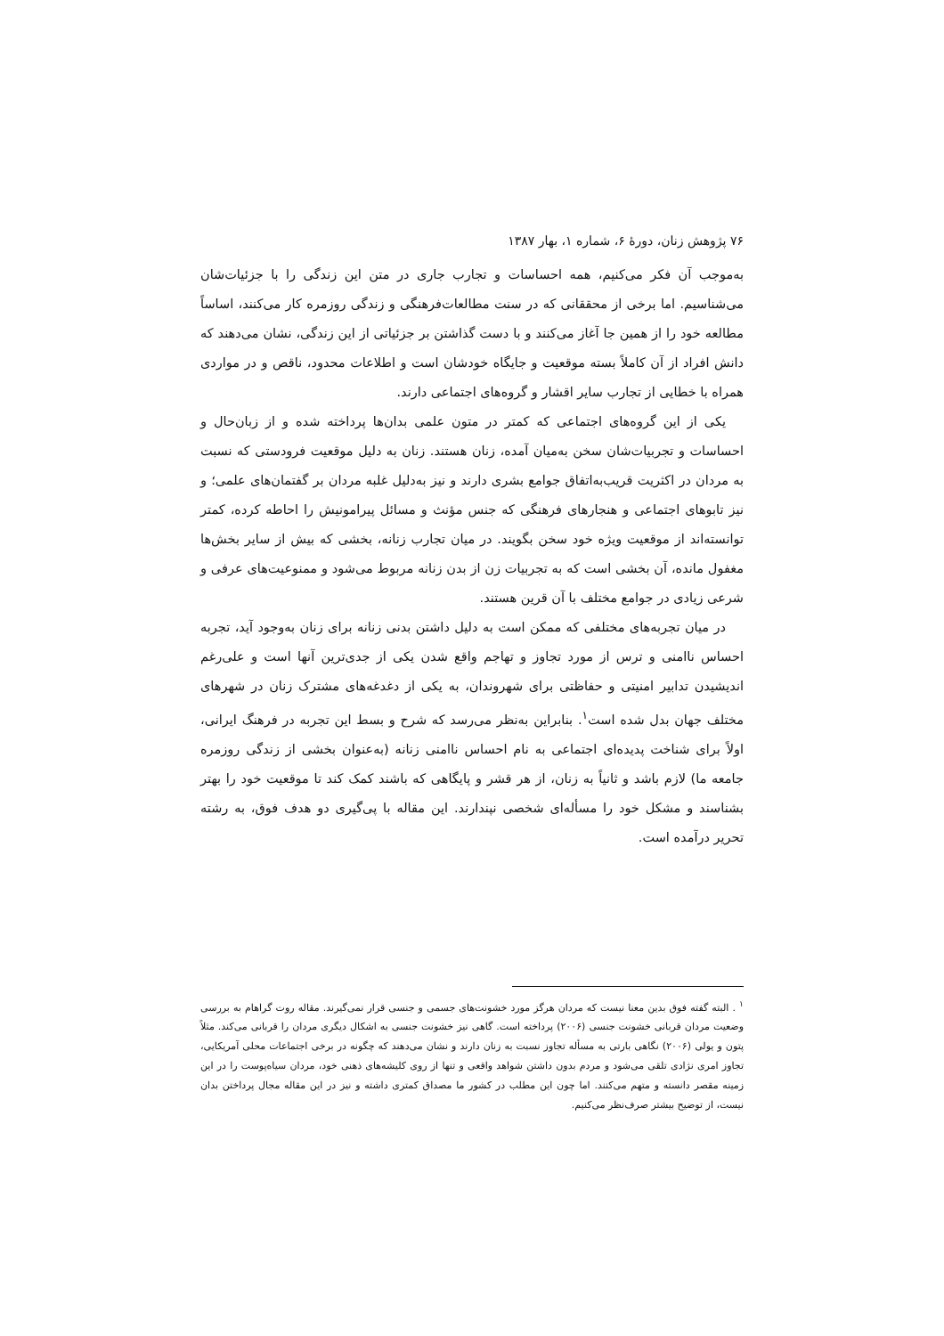۷۶ پژوهش زنان، دورهٔ ۶، شماره ۱، بهار ۱۳۸۷
به‌موجب آن فکر می‌کنیم، همه احساسات و تجارب جاری در متن این زندگی را با جزئیات‌شان می‌شناسیم. اما برخی از محققانی که در سنت مطالعات‌فرهنگی و زندگی روزمره کار می‌کنند، اساساً مطالعه خود را از همین جا آغاز می‌کنند و با دست گذاشتن بر جزئیاتی از این زندگی، نشان می‌دهند که دانش افراد از آن کاملاً بسته موقعیت و جایگاه خودشان است و اطلاعات محدود، ناقص و در مواردی همراه با خطایی از تجارب سایر اقشار و گروه‌های اجتماعی دارند.
یکی از این گروه‌های اجتماعی که کمتر در متون علمی بدان‌ها پرداخته شده و از زبان‌حال و احساسات و تجربیات‌شان سخن به‌میان آمده، زنان هستند. زنان به دلیل موقعیت فرودستی که نسبت به مردان در اکثریت قریب‌به‌اتفاق جوامع بشری دارند و نیز به‌دلیل غلبه مردان بر گفتمان‌های علمی؛ و نیز تابوهای اجتماعی و هنجارهای فرهنگی که جنس مؤنث و مسائل پیرامونیش را احاطه کرده، کمتر توانسته‌اند از موقعیت ویژه خود سخن بگویند. در میان تجارب زنانه، بخشی که بیش از سایر بخش‌ها مغفول مانده، آن بخشی است که به تجربیات زن از بدن زنانه مربوط می‌شود و ممنوعیت‌های عرفی و شرعی زیادی در جوامع مختلف با آن قرین هستند.
در میان تجربه‌های مختلفی که ممکن است به دلیل داشتن بدنی زنانه برای زنان به‌وجود آید، تجربه احساس ناامنی و ترس از مورد تجاوز و تهاجم واقع شدن یکی از جدی‌ترین آنها است و علی‌رغم اندیشیدن تدابیر امنیتی و حفاظتی برای شهروندان، به یکی از دغدغه‌های مشترک زنان در شهرهای مختلف جهان بدل شده است<sup>۱</sup>. بنابراین به‌نظر می‌رسد که شرح و بسط این تجربه در فرهنگ ایرانی، اولاً برای شناخت پدیده‌ای اجتماعی به نام احساس ناامنی زنانه (به‌عنوان بخشی از زندگی روزمره جامعه ما) لازم باشد و ثانیاً به زنان، از هر قشر و پایگاهی که باشند کمک کند تا موقعیت خود را بهتر بشناسند و مشکل خود را مسأله‌ای شخصی نپندارند. این مقاله با پی‌گیری دو هدف فوق، به رشته تحریر درآمده است.
<sup>۱</sup> . البته گفته فوق بدین معنا نیست که مردان هرگز مورد خشونت‌های جسمی و جنسی قرار نمی‌گیرند. مقاله روت گراهام به بررسی وضعیت مردان قربانی خشونت جنسی (۲۰۰۶) پرداخته است. گاهی نیز خشونت جنسی به اشکال دیگری مردان را قربانی می‌کند. مثلاً پتون و یولی (۲۰۰۶) نگاهی بارتی به مسأله تجاوز نسبت به زنان دارند و نشان می‌دهند که چگونه در برخی اجتماعات محلی آمریکایی، تجاوز امری نژادی تلقی می‌شود و مردم بدون داشتن شواهد واقعی و تنها از روی کلیشه‌های ذهنی خود، مردان سیاه‌پوست را در این زمینه مقصر دانسته و متهم می‌کنند. اما چون این مطلب در کشور ما مصداق کمتری داشته و نیز در این مقاله مجال پرداختن بدان نیست، از توضیح بیشتر صرف‌نظر می‌کنیم.